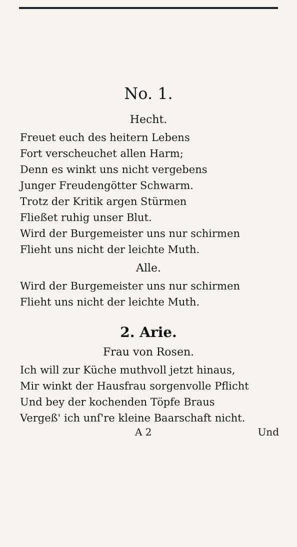No. 1.
Hecht.
Freuet euch des heitern Lebens
Fort verscheuchet allen Harm;
Denn es winkt uns nicht vergebens
Junger Freudengötter Schwarm.
Trotz der Kritik argen Stürmen
Fließet ruhig unser Blut.
Wird der Burgemeister uns nur schirmen
Flieht uns nicht der leichte Muth.
Alle.
Wird der Burgemeister uns nur schirmen
Flieht uns nicht der leichte Muth.
2. Arie.
Frau von Rosen.
Ich will zur Küche muthvoll jetzt hinaus,
Mir winkt der Hausfrau sorgenvolle Pflicht
Und bey der kochenden Töpfe Braus
Vergeß' ich unſ're kleine Baarschaft nicht.
A 2 Und